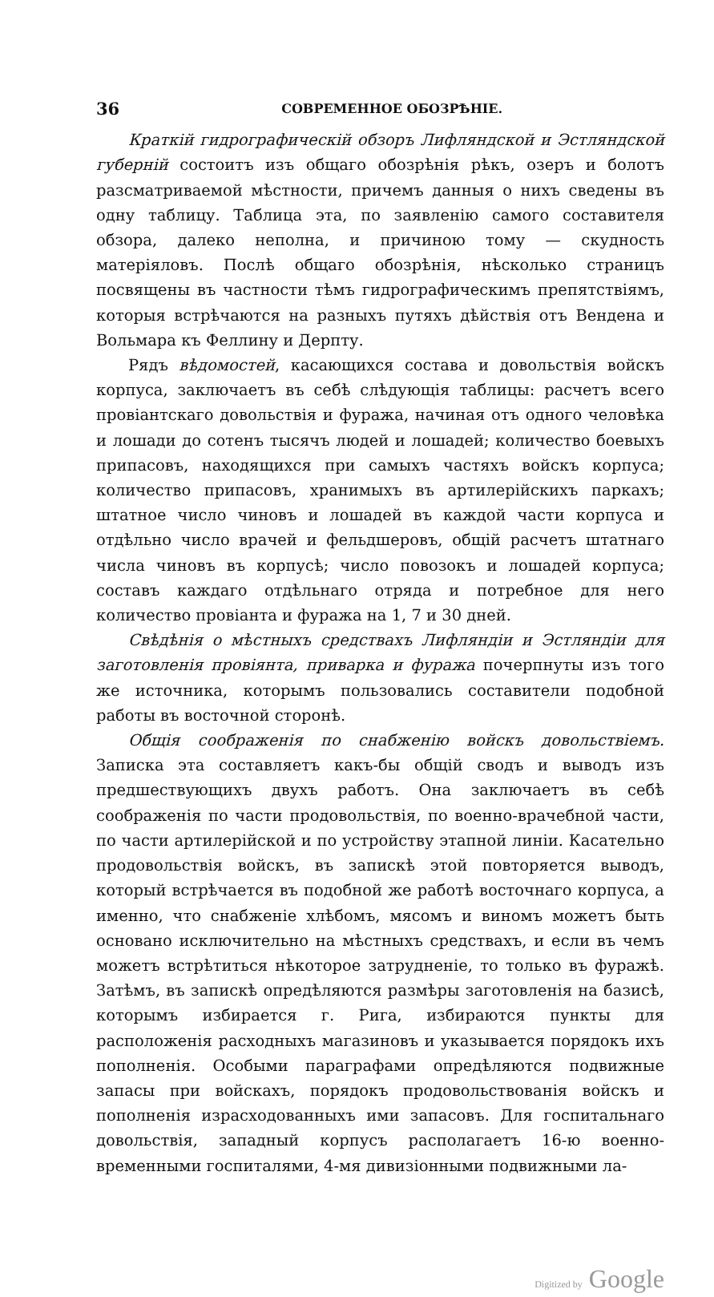36 СОВРЕМЕННОЕ ОБОЗРѢНІЕ.
Краткій гидрографическій обзоръ Лифляндской и Эстляндской губерній состоитъ изъ общаго обозрѣнія рѣкъ, озеръ и болотъ разсматриваемой мѣстности, причемъ данныя о нихъ сведены въ одну таблицу. Таблица эта, по заявленію самого составителя обзора, далеко неполна, и причиною тому — скудность матеріяловъ. Послѣ общаго обозрѣнія, нѣсколько страницъ посвящены въ частности тѣмъ гидрографическимъ препятствіямъ, которыя встрѣчаются на разныхъ путяхъ дѣйствія отъ Вендена и Вольмара къ Феллину и Дерпту.
Рядъ вѣдомостей, касающихся состава и довольствія войскъ корпуса, заключаетъ въ себѣ слѣдующія таблицы: расчетъ всего провіантскаго довольствія и фуража, начиная отъ одного человѣка и лошади до сотенъ тысячъ людей и лошадей; количество боевыхъ припасовъ, находящихся при самыхъ частяхъ войскъ корпуса; количество припасовъ, хранимыхъ въ артилерійскихъ паркахъ; штатное число чиновъ и лошадей въ каждой части корпуса и отдѣльно число врачей и фельдшеровъ, общій расчетъ штатнаго числа чиновъ въ корпусѣ; число повозокъ и лошадей корпуса; составъ каждаго отдѣльнаго отряда и потребное для него количество провіанта и фуража на 1, 7 и 30 дней.
Свѣдѣнія о мѣстныхъ средствахъ Лифляндіи и Эстляндіи для заготовленія провіянта, приварка и фуража почерпнуты изъ того же источника, которымъ пользовались составители подобной работы въ восточной сторонѣ.
Общія соображенія по снабженію войскъ довольствіемъ. Записка эта составляетъ какъ-бы общій сводъ и выводъ изъ предшествующихъ двухъ работъ. Она заключаетъ въ себѣ соображенія по части продовольствія, по военно-врачебной части, по части артилерійской и по устройству этапной линіи. Касательно продовольствія войскъ, въ запискѣ этой повторяется выводъ, который встрѣчается въ подобной же работѣ восточнаго корпуса, а именно, что снабженіе хлѣбомъ, мясомъ и виномъ можетъ быть основано исключительно на мѣстныхъ средствахъ, и если въ чемъ можетъ встрѣтиться нѣкоторое затрудненіе, то только въ фуражѣ. Затѣмъ, въ запискѣ опредѣляются размѣры заготовленія на базисѣ, которымъ избирается г. Рига, избираются пункты для расположенія расходныхъ магазиновъ и указывается порядокъ ихъ пополненія. Особыми параграфами опредѣляются подвижные запасы при войскахъ, порядокъ продовольствованія войскъ и пополненія израсходованныхъ ими запасовъ. Для госпитальнаго довольствія, западный корпусъ располагаетъ 16-ю военно-временными госпиталями, 4-мя дивизіонными подвижными ла-
Digitized by Google